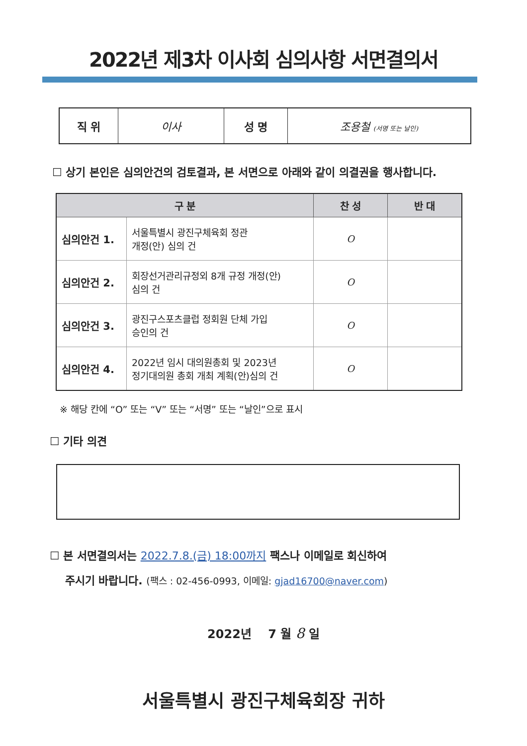2022년 제3차 이사회 심의사항 서면결의서
| 직 위 | 이사 | 성 명 | 조용철 (서명 또는 날인) |
☐ 상기 본인은 심의안건의 검토결과, 본 서면으로 아래와 같이 의결권을 행사합니다.
| 구 분 | | 찬 성 | 반 대 |
| --- | --- | --- | --- |
| 심의안건 1. | 서울특별시 광진구체육회 정관 개정(안) 심의 건 | O | |
| 심의안건 2. | 회장선거관리규정외 8개 규정 개정(안) 심의 건 | O | |
| 심의안건 3. | 광진구스포츠클럽 정회원 단체 가입 승인의 건 | O | |
| 심의안건 4. | 2022년 임시 대의원총회 및 2023년 정기대의원 총회 개최 계획(안)심의 건 | O | |
※ 해당 칸에 “O” 또는 “V” 또는 “서명” 또는 “날인”으로 표시
☐ 기타 의견
☐ 본 서면결의서는 2022.7.8.(금) 18:00까지 팩스나 이메일로 회신하여
주시기 바랍니다. (팩스 : 02-456-0993, 이메일: gjad16700@naver.com)
2022년 7 월 8 일
서울특별시 광진구체육회장 귀하